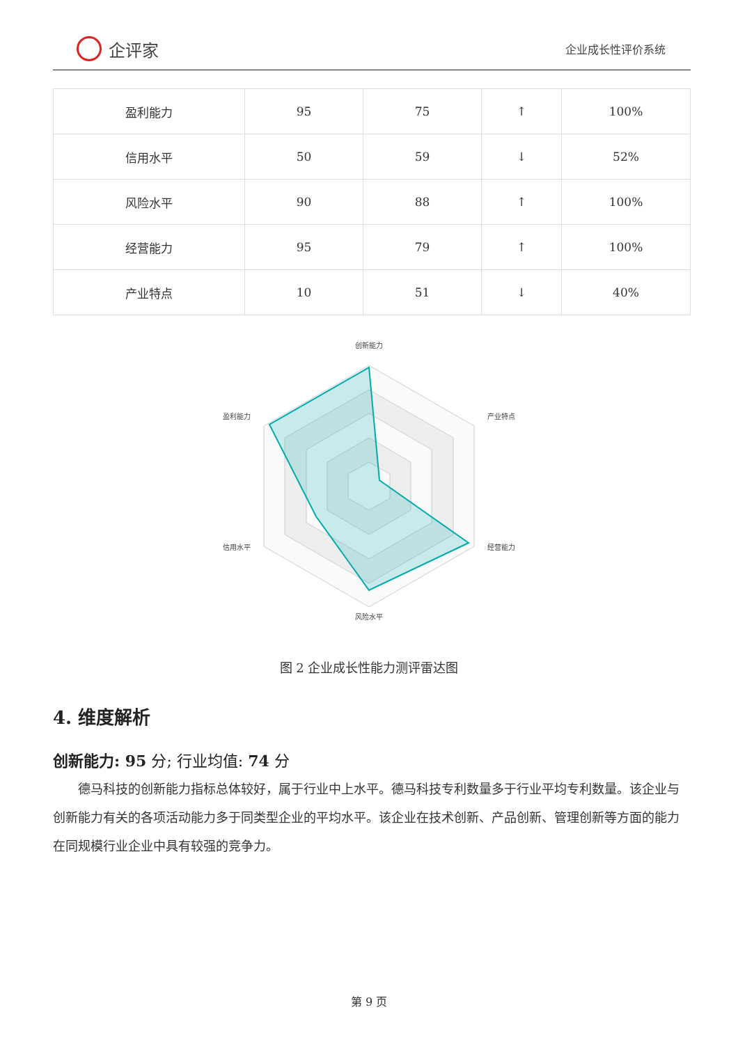企评家
企业成长性评价系统
| 盈利能力 | 95 | 75 | ↑ | 100% |
| 信用水平 | 50 | 59 | ↓ | 52% |
| 风险水平 | 90 | 88 | ↑ | 100% |
| 经营能力 | 95 | 79 | ↑ | 100% |
| 产业特点 | 10 | 51 | ↓ | 40% |
创新能力
产业特点
经营能力
风险水平
信用水平
盈利能力
图 2 企业成长性能力测评雷达图
4. 维度解析
创新能力: 95 分; 行业均值: 74 分
德马科技的创新能力指标总体较好，属于行业中上水平。德马科技专利数量多于行业平均专利数量。该企业与创新能力有关的各项活动能力多于同类型企业的平均水平。该企业在技术创新、产品创新、管理创新等方面的能力在同规模行业企业中具有较强的竞争力。
第 9 页